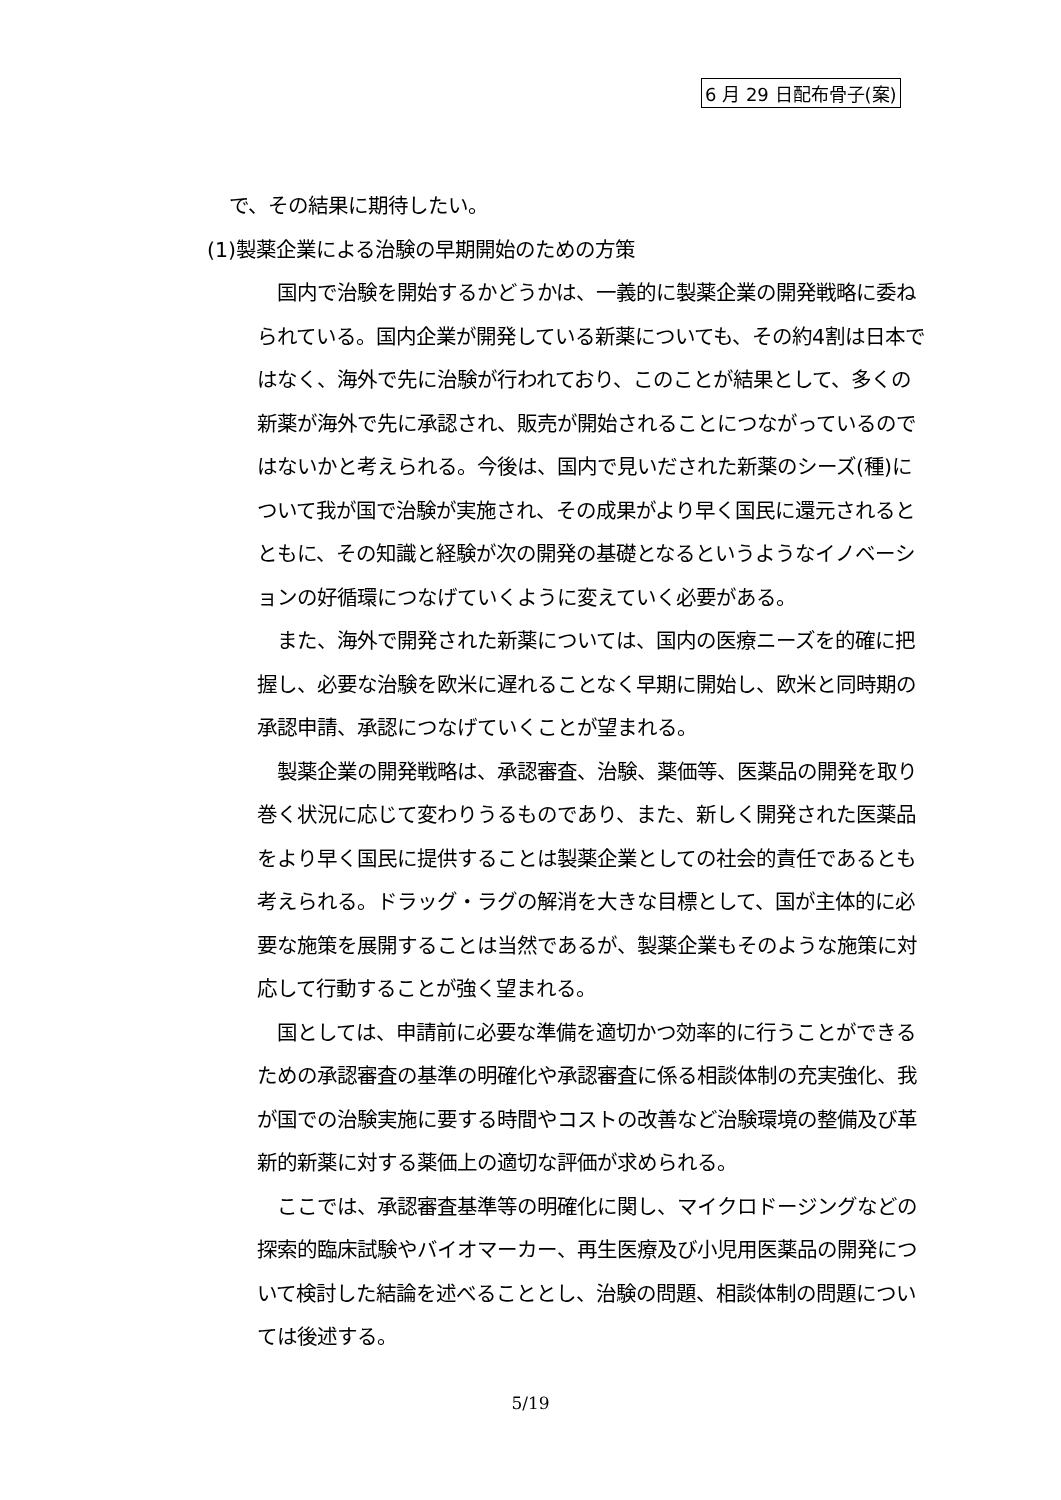6 月 29 日配布骨子(案)
で、その結果に期待したい。
(1)製薬企業による治験の早期開始のための方策
国内で治験を開始するかどうかは、一義的に製薬企業の開発戦略に委ねられている。国内企業が開発している新薬についても、その約4割は日本ではなく、海外で先に治験が行われており、このことが結果として、多くの新薬が海外で先に承認され、販売が開始されることにつながっているのではないかと考えられる。今後は、国内で見いだされた新薬のシーズ(種)について我が国で治験が実施され、その成果がより早く国民に還元されるとともに、その知識と経験が次の開発の基礎となるというようなイノベーションの好循環につなげていくように変えていく必要がある。
また、海外で開発された新薬については、国内の医療ニーズを的確に把握し、必要な治験を欧米に遅れることなく早期に開始し、欧米と同時期の承認申請、承認につなげていくことが望まれる。
製薬企業の開発戦略は、承認審査、治験、薬価等、医薬品の開発を取り巻く状況に応じて変わりうるものであり、また、新しく開発された医薬品をより早く国民に提供することは製薬企業としての社会的責任であるとも考えられる。ドラッグ・ラグの解消を大きな目標として、国が主体的に必要な施策を展開することは当然であるが、製薬企業もそのような施策に対応して行動することが強く望まれる。
国としては、申請前に必要な準備を適切かつ効率的に行うことができるための承認審査の基準の明確化や承認審査に係る相談体制の充実強化、我が国での治験実施に要する時間やコストの改善など治験環境の整備及び革新的新薬に対する薬価上の適切な評価が求められる。
ここでは、承認審査基準等の明確化に関し、マイクロドージングなどの探索的臨床試験やバイオマーカー、再生医療及び小児用医薬品の開発について検討した結論を述べることとし、治験の問題、相談体制の問題については後述する。
5/19